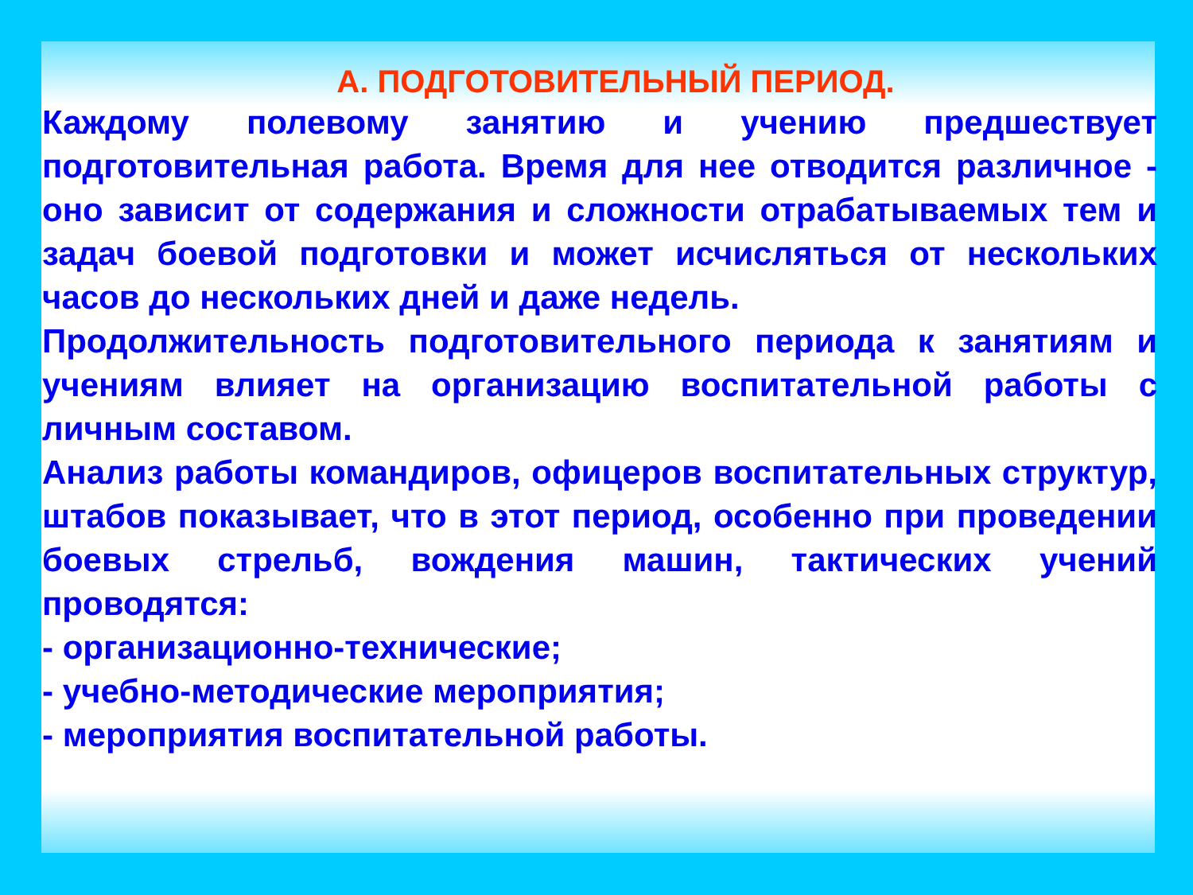А. ПОДГОТОВИТЕЛЬНЫЙ ПЕРИОД.
Каждому полевому занятию и учению предшествует подготовительная работа. Время для нее отводится различное - оно зависит от содержания и сложности отрабатываемых тем и задач боевой подготовки и может исчисляться от нескольких часов до нескольких дней и даже недель.
Продолжительность подготовительного периода к занятиям и учениям влияет на организацию воспитательной работы с личным составом.
Анализ работы командиров, офицеров воспитательных структур, штабов показывает, что в этот период, особенно при проведении боевых стрельб, вождения машин, тактических учений проводятся:
- организационно-технические;
- учебно-методические мероприятия;
- мероприятия воспитательной работы.